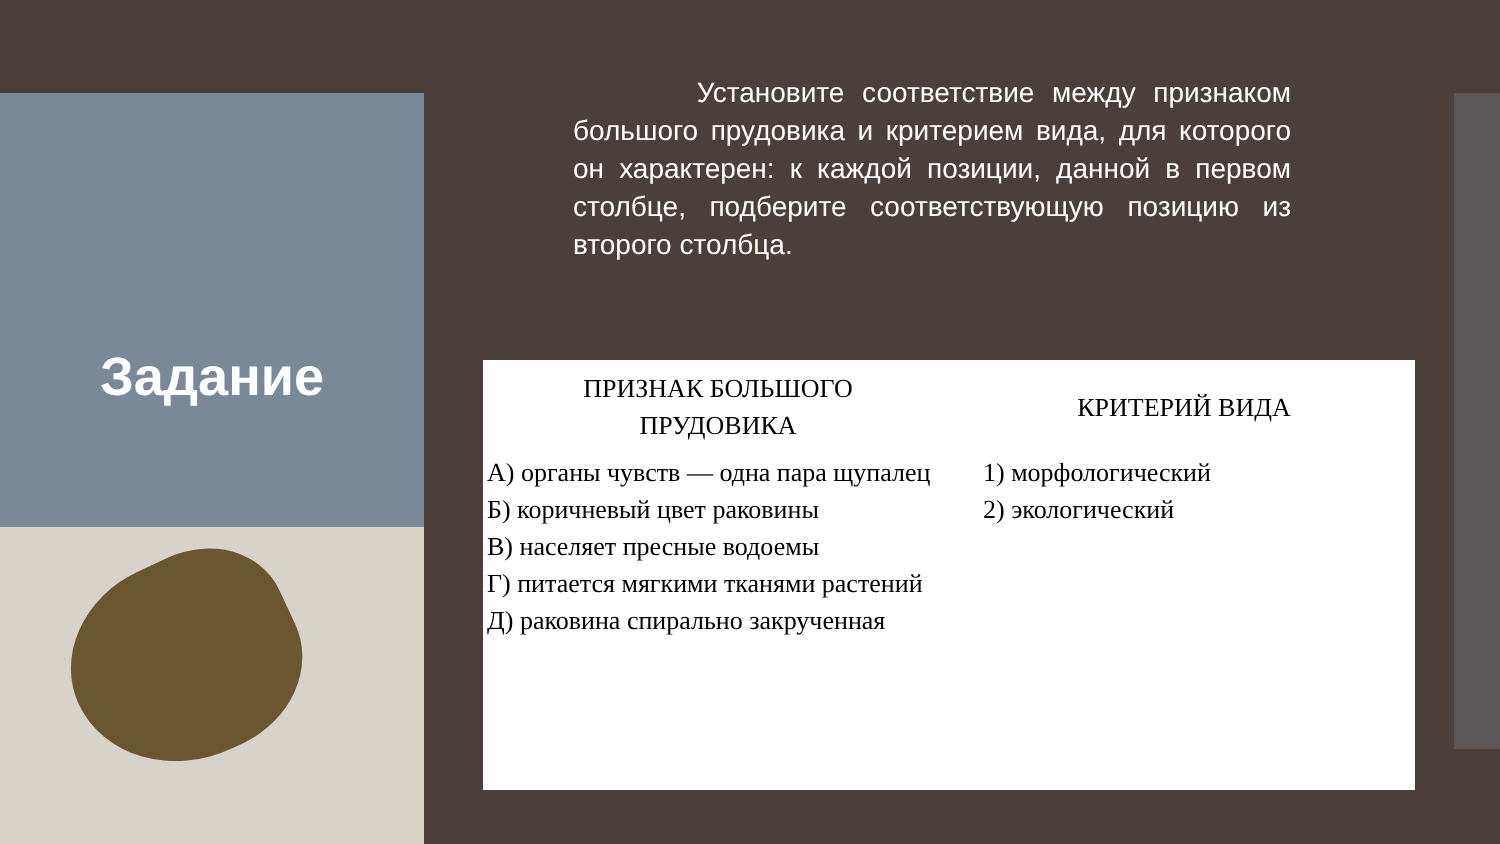Задание
Установите соответствие между признаком большого прудовика и критерием вида, для которого он характерен: к каждой позиции, данной в первом столбце, подберите соответствующую позицию из второго столбца.
| ПРИЗНАК БОЛЬШОГО ПРУДОВИКА | КРИТЕРИЙ ВИДА |
| --- | --- |
| А) органы чувств — одна пара щупалец Б) коричневый цвет раковины В) населяет пресные водоемы Г) питается мягкими тканями растений Д) раковина спирально закрученная | 1) морфологический 2) экологический |